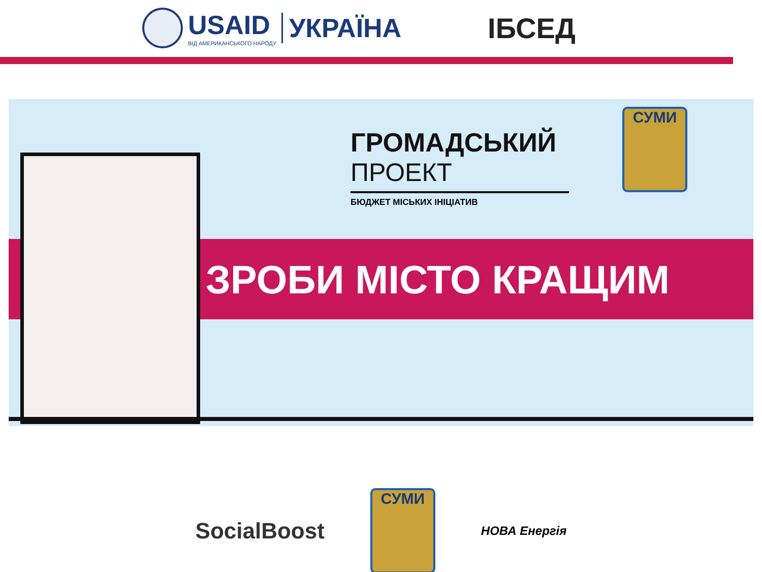USAID
ВІД АМЕРИКАНСЬКОГО НАРОДУ
УКРАЇНА
ІБСЕД
ГРОМАДСЬКИЙ
ПРОЕКТ
БЮДЖЕТ МІСЬКИХ ІНІЦІАТИВ
СУМИ
ЗРОБИ МІСТО КРАЩИМ
SocialBoost
СУМИ
НОВА Енергія